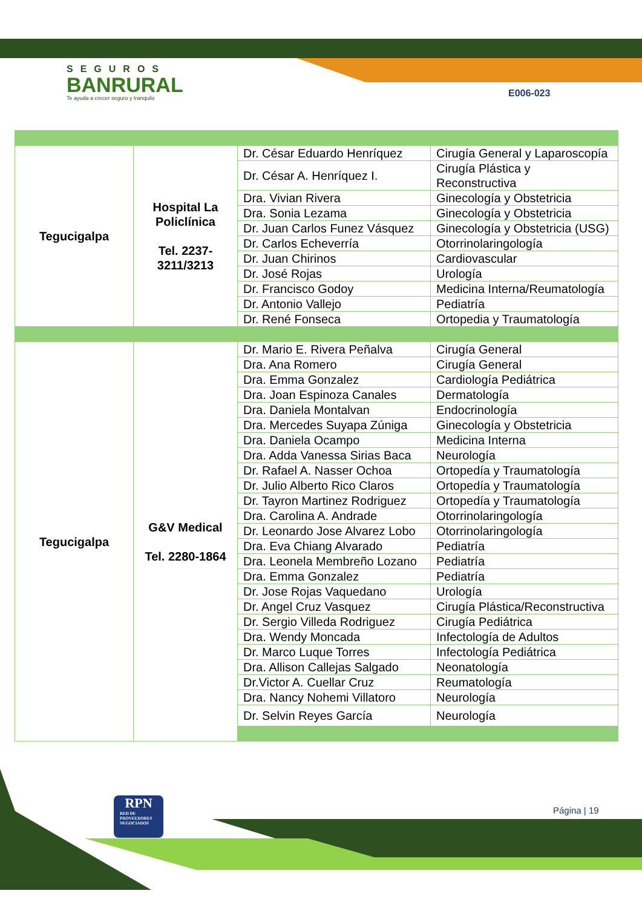SEGUROS
BANRURAL
Te ayuda a crecer seguro y tranquilo
E006-023
| Tegucigalpa | Hospital La Policlínica Tel. 2237-3211/3213 | Dr. César Eduardo Henríquez | Cirugía General y Laparoscopía |
| | | Dr. César A. Henríquez I. | Cirugía Plástica y Reconstructiva |
| | | Dra. Vivian Rivera | Ginecología y Obstetricia |
| | | Dra. Sonia Lezama | Ginecología y Obstetricia |
| | | Dr. Juan Carlos Funez Vásquez | Ginecología y Obstetricia (USG) |
| | | Dr. Carlos Echeverría | Otorrinolaringología |
| | | Dr. Juan Chirinos | Cardiovascular |
| | | Dr. José Rojas | Urología |
| | | Dr. Francisco Godoy | Medicina Interna/Reumatología |
| | | Dr. Antonio Vallejo | Pediatría |
| | | Dr. René Fonseca | Ortopedia y Traumatología |
| Tegucigalpa | G&V Medical Tel. 2280-1864 | Dr. Mario E. Rivera Peñalva | Cirugía General |
| | | Dra. Ana Romero | Cirugía General |
| | | Dra. Emma Gonzalez | Cardiología Pediátrica |
| | | Dra. Joan Espinoza Canales | Dermatología |
| | | Dra. Daniela Montalvan | Endocrinología |
| | | Dra. Mercedes Suyapa Zúniga | Ginecología y Obstetricia |
| | | Dra. Daniela Ocampo | Medicina Interna |
| | | Dra. Adda Vanessa Sirias Baca | Neurología |
| | | Dr. Rafael A. Nasser Ochoa | Ortopedía y Traumatología |
| | | Dr. Julio Alberto Rico Claros | Ortopedía y Traumatología |
| | | Dr. Tayron Martinez Rodriguez | Ortopedía y Traumatología |
| | | Dra. Carolina A. Andrade | Otorrinolaringología |
| | | Dr. Leonardo Jose Alvarez Lobo | Otorrinolaringología |
| | | Dra. Eva Chiang Alvarado | Pediatría |
| | | Dra. Leonela Membreño Lozano | Pediatría |
| | | Dra. Emma Gonzalez | Pediatría |
| | | Dr. Jose Rojas Vaquedano | Urología |
| | | Dr. Angel Cruz Vasquez | Cirugía Plástica/Reconstructiva |
| | | Dr. Sergio Villeda Rodriguez | Cirugía Pediátrica |
| | | Dra. Wendy Moncada | Infectología de Adultos |
| | | Dr. Marco Luque Torres | Infectología Pediátrica |
| | | Dra. Allison Callejas Salgado | Neonatología |
| | | Dr.Victor A. Cuellar Cruz | Reumatología |
| | | Dra. Nancy Nohemi Villatoro | Neurología |
| | | Dr. Selvin Reyes García | Neurología |
RPN
RED DE PROVEEDORES NEGOCIADOS
Página | 19